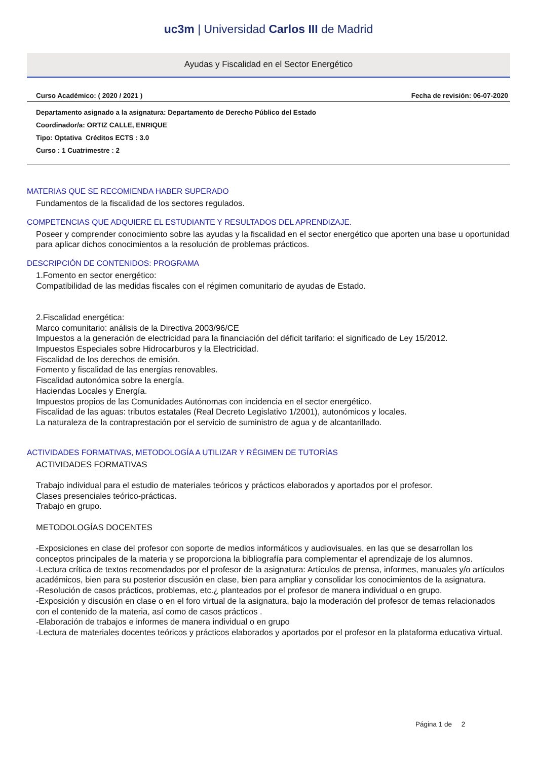uc3m | Universidad Carlos III de Madrid
Ayudas y Fiscalidad en el Sector Energético
Curso Académico: ( 2020 / 2021 ) Fecha de revisión: 06-07-2020
Departamento asignado a la asignatura: Departamento de Derecho Público del Estado
Coordinador/a: ORTIZ CALLE, ENRIQUE
Tipo: Optativa Créditos ECTS : 3.0
Curso : 1 Cuatrimestre : 2
MATERIAS QUE SE RECOMIENDA HABER SUPERADO
Fundamentos de la fiscalidad de los sectores regulados.
COMPETENCIAS QUE ADQUIERE EL ESTUDIANTE Y RESULTADOS DEL APRENDIZAJE.
Poseer y comprender conocimiento sobre las ayudas y la fiscalidad en el sector energético que aporten una base u oportunidad para aplicar dichos conocimientos a la resolución de problemas prácticos.
DESCRIPCIÓN DE CONTENIDOS: PROGRAMA
1.Fomento en sector energético:
Compatibilidad de las medidas fiscales con el régimen comunitario de ayudas de Estado.
2.Fiscalidad energética:
Marco comunitario: análisis de la Directiva 2003/96/CE
Impuestos a la generación de electricidad para la financiación del déficit tarifario: el significado de Ley 15/2012.
Impuestos Especiales sobre Hidrocarburos y la Electricidad.
Fiscalidad de los derechos de emisión.
Fomento y fiscalidad de las energías renovables.
Fiscalidad autonómica sobre la energía.
Haciendas Locales y Energía.
Impuestos propios de las Comunidades Autónomas con incidencia en el sector energético.
Fiscalidad de las aguas: tributos estatales (Real Decreto Legislativo 1/2001), autonómicos y locales.
La naturaleza de la contraprestación por el servicio de suministro de agua y de alcantarillado.
ACTIVIDADES FORMATIVAS, METODOLOGÍA A UTILIZAR Y RÉGIMEN DE TUTORÍAS
ACTIVIDADES FORMATIVAS
Trabajo individual para el estudio de materiales teóricos y prácticos elaborados y aportados por el profesor.
Clases presenciales teórico-prácticas.
Trabajo en grupo.
METODOLOGÍAS DOCENTES
-Exposiciones en clase del profesor con soporte de medios informáticos y audiovisuales, en las que se desarrollan los conceptos principales de la materia y se proporciona la bibliografía para complementar el aprendizaje de los alumnos.
-Lectura crítica de textos recomendados por el profesor de la asignatura: Artículos de prensa, informes, manuales y/o artículos académicos, bien para su posterior discusión en clase, bien para ampliar y consolidar los conocimientos de la asignatura.
-Resolución de casos prácticos, problemas, etc.¿ planteados por el profesor de manera individual o en grupo.
-Exposición y discusión en clase o en el foro virtual de la asignatura, bajo la moderación del profesor de temas relacionados con el contenido de la materia, así como de casos prácticos .
-Elaboración de trabajos e informes de manera individual o en grupo
-Lectura de materiales docentes teóricos y prácticos elaborados y aportados por el profesor en la plataforma educativa virtual.
Página 1 de 2